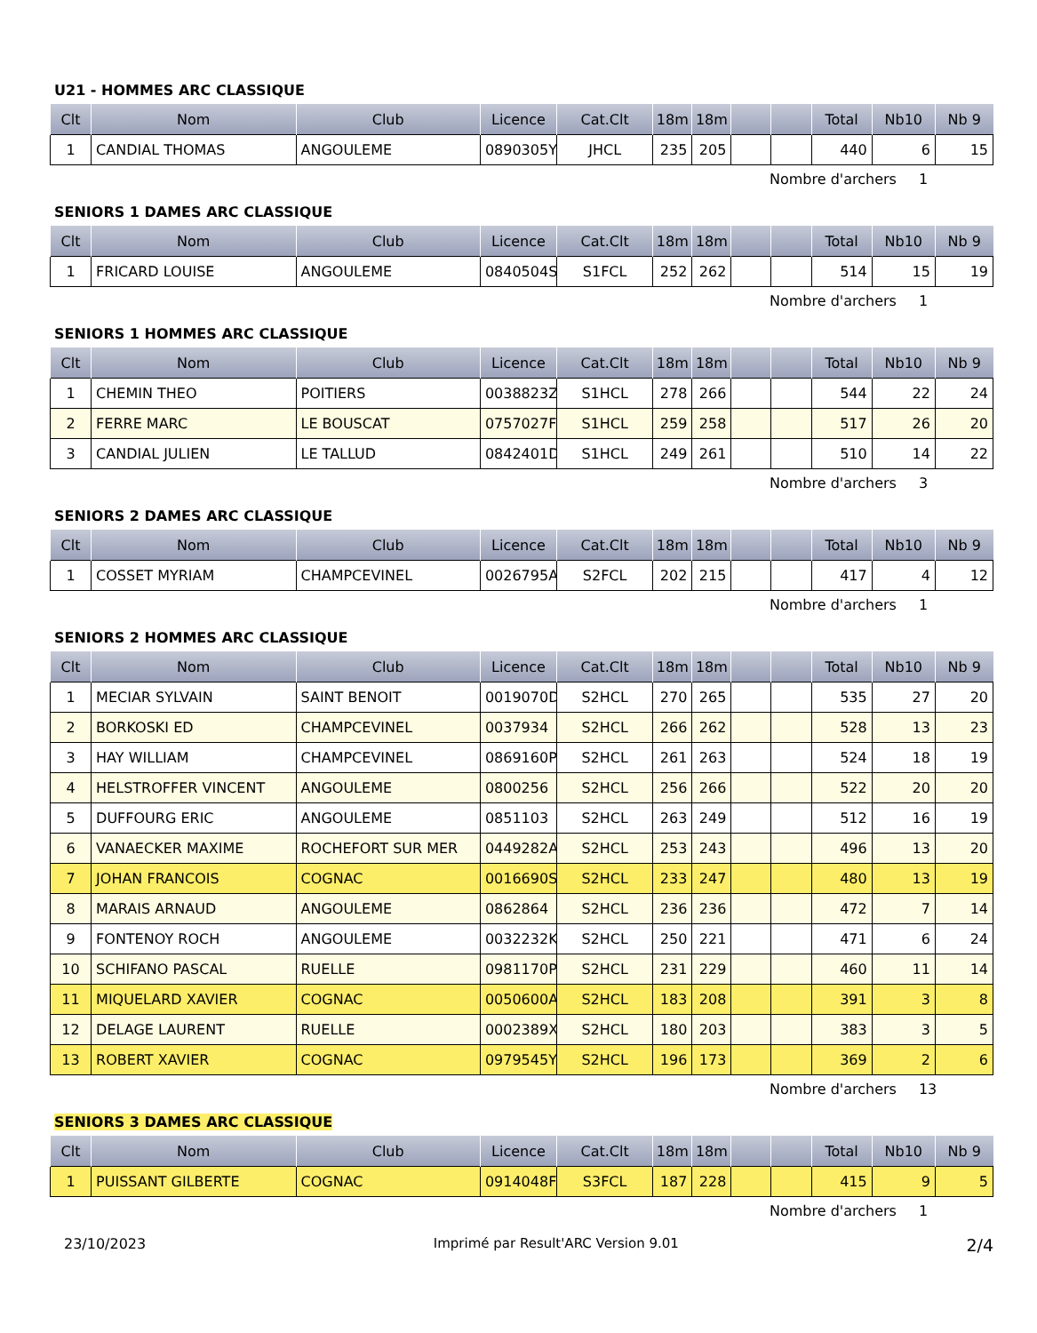U21 - HOMMES ARC CLASSIQUE
| Clt | Nom | Club | Licence | Cat.Clt | 18m | 18m | | | Total | Nb10 | Nb 9 |
| --- | --- | --- | --- | --- | --- | --- | --- | --- | --- | --- | --- |
| 1 | CANDIAL THOMAS | ANGOULEME | 0890305Y | JHCL | 235 | 205 | | | 440 | 6 | 15 |
Nombre d'archers 1
SENIORS 1 DAMES ARC CLASSIQUE
| Clt | Nom | Club | Licence | Cat.Clt | 18m | 18m | | | Total | Nb10 | Nb 9 |
| --- | --- | --- | --- | --- | --- | --- | --- | --- | --- | --- | --- |
| 1 | FRICARD LOUISE | ANGOULEME | 0840504S | S1FCL | 252 | 262 | | | 514 | 15 | 19 |
Nombre d'archers 1
SENIORS 1 HOMMES ARC CLASSIQUE
| Clt | Nom | Club | Licence | Cat.Clt | 18m | 18m | | | Total | Nb10 | Nb 9 |
| --- | --- | --- | --- | --- | --- | --- | --- | --- | --- | --- | --- |
| 1 | CHEMIN THEO | POITIERS | 0038823Z | S1HCL | 278 | 266 | | | 544 | 22 | 24 |
| 2 | FERRE MARC | LE BOUSCAT | 0757027F | S1HCL | 259 | 258 | | | 517 | 26 | 20 |
| 3 | CANDIAL JULIEN | LE TALLUD | 0842401D | S1HCL | 249 | 261 | | | 510 | 14 | 22 |
Nombre d'archers 3
SENIORS 2 DAMES ARC CLASSIQUE
| Clt | Nom | Club | Licence | Cat.Clt | 18m | 18m | | | Total | Nb10 | Nb 9 |
| --- | --- | --- | --- | --- | --- | --- | --- | --- | --- | --- | --- |
| 1 | COSSET MYRIAM | CHAMPCEVINEL | 0026795A | S2FCL | 202 | 215 | | | 417 | 4 | 12 |
Nombre d'archers 1
SENIORS 2 HOMMES ARC CLASSIQUE
| Clt | Nom | Club | Licence | Cat.Clt | 18m | 18m | | | Total | Nb10 | Nb 9 |
| --- | --- | --- | --- | --- | --- | --- | --- | --- | --- | --- | --- |
| 1 | MECIAR SYLVAIN | SAINT BENOIT | 0019070D | S2HCL | 270 | 265 | | | 535 | 27 | 20 |
| 2 | BORKOSKI ED | CHAMPCEVINEL | 0037934 | S2HCL | 266 | 262 | | | 528 | 13 | 23 |
| 3 | HAY WILLIAM | CHAMPCEVINEL | 0869160P | S2HCL | 261 | 263 | | | 524 | 18 | 19 |
| 4 | HELSTROFFER VINCENT | ANGOULEME | 0800256 | S2HCL | 256 | 266 | | | 522 | 20 | 20 |
| 5 | DUFFOURG ERIC | ANGOULEME | 0851103 | S2HCL | 263 | 249 | | | 512 | 16 | 19 |
| 6 | VANAECKER MAXIME | ROCHEFORT SUR MER | 0449282A | S2HCL | 253 | 243 | | | 496 | 13 | 20 |
| 7 | JOHAN FRANCOIS | COGNAC | 0016690S | S2HCL | 233 | 247 | | | 480 | 13 | 19 |
| 8 | MARAIS ARNAUD | ANGOULEME | 0862864 | S2HCL | 236 | 236 | | | 472 | 7 | 14 |
| 9 | FONTENOY ROCH | ANGOULEME | 0032232K | S2HCL | 250 | 221 | | | 471 | 6 | 24 |
| 10 | SCHIFANO PASCAL | RUELLE | 0981170P | S2HCL | 231 | 229 | | | 460 | 11 | 14 |
| 11 | MIQUELARD XAVIER | COGNAC | 0050600A | S2HCL | 183 | 208 | | | 391 | 3 | 8 |
| 12 | DELAGE LAURENT | RUELLE | 0002389X | S2HCL | 180 | 203 | | | 383 | 3 | 5 |
| 13 | ROBERT XAVIER | COGNAC | 0979545Y | S2HCL | 196 | 173 | | | 369 | 2 | 6 |
Nombre d'archers 13
SENIORS 3 DAMES ARC CLASSIQUE
| Clt | Nom | Club | Licence | Cat.Clt | 18m | 18m | | | Total | Nb10 | Nb 9 |
| --- | --- | --- | --- | --- | --- | --- | --- | --- | --- | --- | --- |
| 1 | PUISSANT GILBERTE | COGNAC | 0914048F | S3FCL | 187 | 228 | | | 415 | 9 | 5 |
Nombre d'archers 1
23/10/2023 Imprimé par Result'ARC Version 9.01 2/4